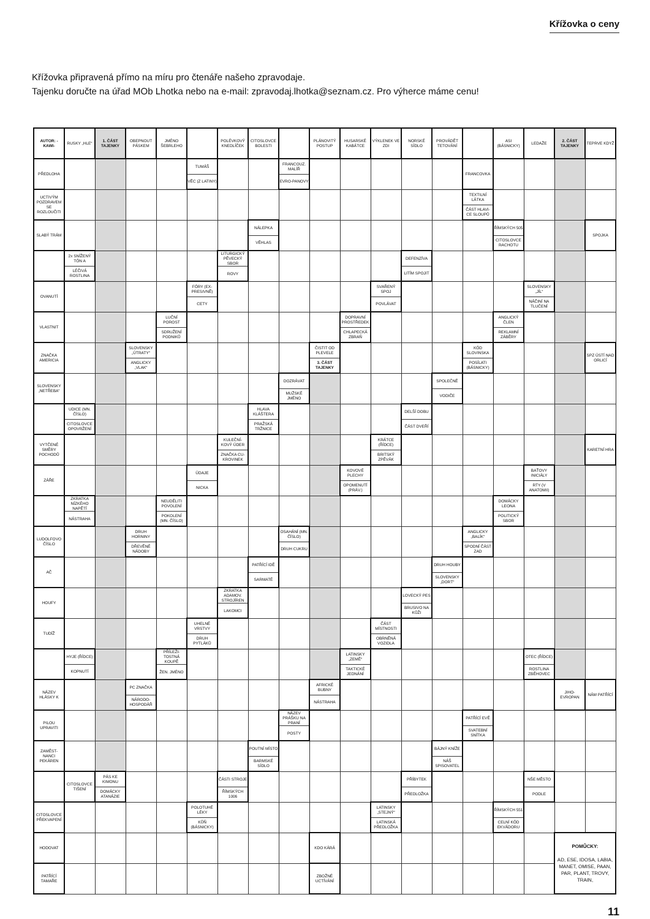Křížovka o ceny
Křížovka připravená přímo na míru pro čtenáře našeho zpravodaje.
Tajenku doručte na úřad MOb Lhotka nebo na e-mail: zpravodaj.lhotka@seznam.cz. Pro výherce máme cenu!
| AUTOR: -KAWI- | RUSKY „HLE“ | 1. ČÁST TAJENKY | OBEPNOUT PÁSKEM | JMÉNO ŠEBRLEHO | | POLÉVKOVÝ KNEDLÍČEK | CITOSLOVCE BOLESTI | | PLÁNOVITÝ POSTUP | HUSARSKÉ KABÁTCE | VÝKLENEK VE ZDI | NORSKÉ SÍDLO | PROVÁDĚT TETOVÁNÍ | | ASI (BÁSNICKY) | LEDAŽE | 2. ČÁST TAJENKY | TEPRVE KDYŽ |
| PŘEDLOHA | | | | | TUMÁŠ VĚC (Z LATINY) | | | FRANCOUZ. MALÍŘ EVRO-PANOVY | | | | | | FRANCOVKA | | | | |
| UCTIVÝM POZDRAVEM SE ROZLOUČITI | | | | | | | | | | | | | | TEXTILNÍ LÁTKA ČÁST HLAVI-CE SLOUPŮ | | | | |
| SLABÝ TRÁM | | | | | | | NÁLEPKA VĚHLAS | | | | | | | | ŘÍMSKÝCH 505 CITOSLOVCE RACHOTU | | | SPOJKA |
| | 2x SNÍŽENÝ TÓN A LÉČIVÁ ROSTLINA | | | | | LITURGICKÝ PĚVECKÝ SBOR ROVY | | | | | | DEFENZÍVA LITÍM SPOJIT | | | | | | |
| OVANUTÍ | | | | | FÓRY (EX-PRESIVNĚ) CETY | | | | | | SVAŘENÝ SPOJ POVLÁVAT | | | | | SLOVENSKY „JÍL“ NÁČINÍ NA TLUČENÍ | | |
| VLASTNIT | | | | LUČNÍ POROST SDRUŽENÍ PODNIKŮ | | | | | | DOPRAVNÍ PROSTŘEDEK CHLAPECKÁ ZBRAŇ | | | | | ANGLICKÝ ČLEN REKLAMNÍ ZÁBĚRY | | | |
| ZNAČKA AMERICIA | | | SLOVENSKY „ÚTRATY“ ANGLICKY „VLAK“ | | | | | | ČISTIT OD PLEVELE 3. ČÁST TAJENKY | | | | | KÓD SLOVINSKA POSÍLATI (BÁSNICKY) | | | | SPZ ÚSTÍ NAD ORLICÍ |
| SLOVENSKY „NETŘEBA“ | | | | | | | | DOZRÁVAT MUŽSKÉ JMÉNO | | | | | SPOLEČNĚ VODIČE | | | | | |
| | UDICE (MN. ČÍSLO) CITOSLOVCE OPOVRŽENÍ | | | | | | HLAVA KLÁŠTERA PRAŽSKÁ TRŽNICE | | | | | DELŠÍ DOBU ČÁST DVEŘÍ | | | | | | |
| VYTČENÉ SMĚRY POCHODŮ | | | | | | KULEČNÍ-KOVÝ ÚDER ZNAČKA CU-KROVINEK | | | | | KRÁTCE (ŘÍDCE) BRITSKÝ ZPĚVÁK | | | | | | | KARETNÍ HRA |
| ZÁŘE | | | | | ÚDAJE NICKA | | | | | KOVOVÉ PLECHY OPOMENUTÍ (PRÁV.) | | | | | | BAŤOVY INICIÁLY RTY (V ANATOMII) | | |
| | ZKRATKA NÍZKÉHO NAPĚTÍ NÁSTRAHA | | | NEUDĚLITI POVOLENÍ POKOLENÍ (MN. ČÍSLO) | | | | | | | | | | | DOMÁCKY LEONA POLITICKÝ SBOR | | | |
| LUDOLFOVO ČÍSLO | | | DRUH HORNINY DŘEVĚNÉ NÁDOBY | | | | | OSAHÁNÍ (MN. ČÍSLO) DRUH CUKRU | | | | | | ANGLICKY „BALÍK“ SPODNÍ ČÁST ZAD | | | | |
| AČ | | | | | | | PATŘÍCÍ IDĚ SARMATÉ | | | | | | DRUH HOUBY SLOVENSKY „DORT“ | | | | | |
| HOUFY | | | | | | ZKRATKA ADAMOV. STROJÍREN LAKOMCI | | | | | | LOVECKÝ PES BRUSIVO NA KŮŽI | | | | | | |
| TUDÍŽ | | | | | UHELNÉ VRSTVY DRUH PYTLÁKŮ | | | | | | ČÁST MÍSTNOSTI OBRNĚNÁ VOZIDLA | | | | | | | |
| | HYJE (ŘÍDCE) KOPNUTÍ | | | PŘÍLEŽI-TOSTNÁ KOUPĚ ŽEN. JMÉNO | | | | | | LATINSKY „ZEMĚ“ TAKTICKÉ JEDNÁNÍ | | | | | | OTEC (ŘÍDCE) ROSTLINA ZBĚHOVEC | | |
| NÁZEV HLÁSKY K | | | PC ZNAČKA NÁRODO-HOSPODÁŘ | | | | | | AFRICKÉ BUBNY NÁSTRAHA | | | | | | | | JIHO-EVROPAN | NÁM PATŘÍCÍ |
| PILOU UPRAVITI | | | | | | | | NÁZEV PRÁŠKU NA PRANÍ POSTY | | | | | | PATŘÍCÍ EVĚ SVATEBNÍ SNÍTKA | | | | |
| ZAMĚST-NANCI PEKÁREN | | | | | | | POUTNÍ MÍSTO BARMSKÉ SÍDLO | | | | | | BÁJNÝ KNÍŽE NÁŠ SPISOVATEL | | | | | |
| | CITOSLOVCE TIŠENÍ | PÁS KE KIMONU DOMÁCKY ATANÁZIE | | | | ČÁSTI STROJE ŘÍMSKÝCH 1006 | | | | | | PŘÍBYTEK PŘEDLOŽKA | | | | NŠE MĚSTO PODLE | | |
| CITOSLOVCE PŘEKVAPENÍ | | | | | POLOTUHÉ LÉKY KŮŇ (BÁSNICKY) | | | | | | LATINSKY „STEJNÝ“ LATINSKÁ PŘEDLOŽKA | | | | ŘÍMSKÝCH 551 CELNÍ KÓD EKVÁDORU | | | |
| HODOVAT | | | | | | | | | KDO KÁRÁ | | | | | | | | POMŮCKY: AD, ESE, IDOSA, LABIA, MANET, OMISE, PAAN, PAR, PLANT, TROVY, TRAIN, | |
| PATŘÍCÍ TAMAŘE | | | | | | | | | ZBOŽNÉ UCTÍVÁNÍ | | | | | | | | | |
11